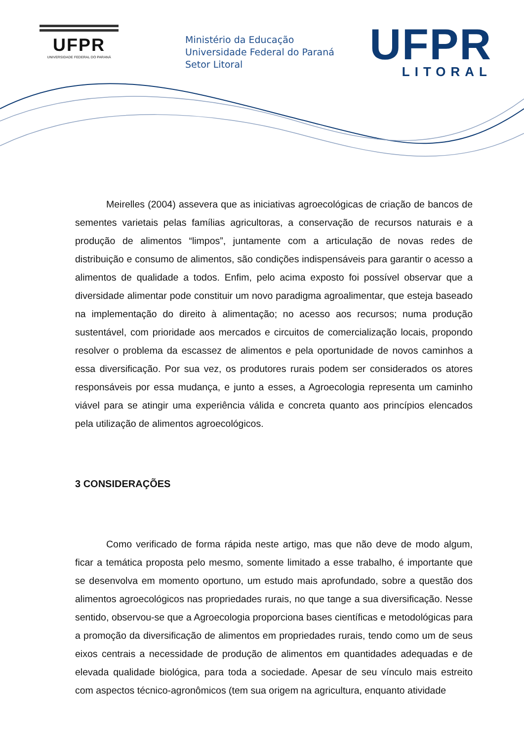UFPR
UNIVERSIDADE FEDERAL DO PARANÁ
Ministério da Educação
Universidade Federal do Paraná
Setor Litoral
UFPR
LITORAL
Meirelles (2004) assevera que as iniciativas agroecológicas de criação de bancos de sementes varietais pelas famílias agricultoras, a conservação de recursos naturais e a produção de alimentos “limpos”, juntamente com a articulação de novas redes de distribuição e consumo de alimentos, são condições indispensáveis para garantir o acesso a alimentos de qualidade a todos. Enfim, pelo acima exposto foi possível observar que a diversidade alimentar pode constituir um novo paradigma agroalimentar, que esteja baseado na implementação do direito à alimentação; no acesso aos recursos; numa produção sustentável, com prioridade aos mercados e circuitos de comercialização locais, propondo resolver o problema da escassez de alimentos e pela oportunidade de novos caminhos a essa diversificação. Por sua vez, os produtores rurais podem ser considerados os atores responsáveis por essa mudança, e junto a esses, a Agroecologia representa um caminho viável para se atingir uma experiência válida e concreta quanto aos princípios elencados pela utilização de alimentos agroecológicos.
3 CONSIDERAÇÕES
Como verificado de forma rápida neste artigo, mas que não deve de modo algum, ficar a temática proposta pelo mesmo, somente limitado a esse trabalho, é importante que se desenvolva em momento oportuno, um estudo mais aprofundado, sobre a questão dos alimentos agroecológicos nas propriedades rurais, no que tange a sua diversificação. Nesse sentido, observou-se que a Agroecologia proporciona bases científicas e metodológicas para a promoção da diversificação de alimentos em propriedades rurais, tendo como um de seus eixos centrais a necessidade de produção de alimentos em quantidades adequadas e de elevada qualidade biológica, para toda a sociedade. Apesar de seu vínculo mais estreito com aspectos técnico-agronômicos (tem sua origem na agricultura, enquanto atividade